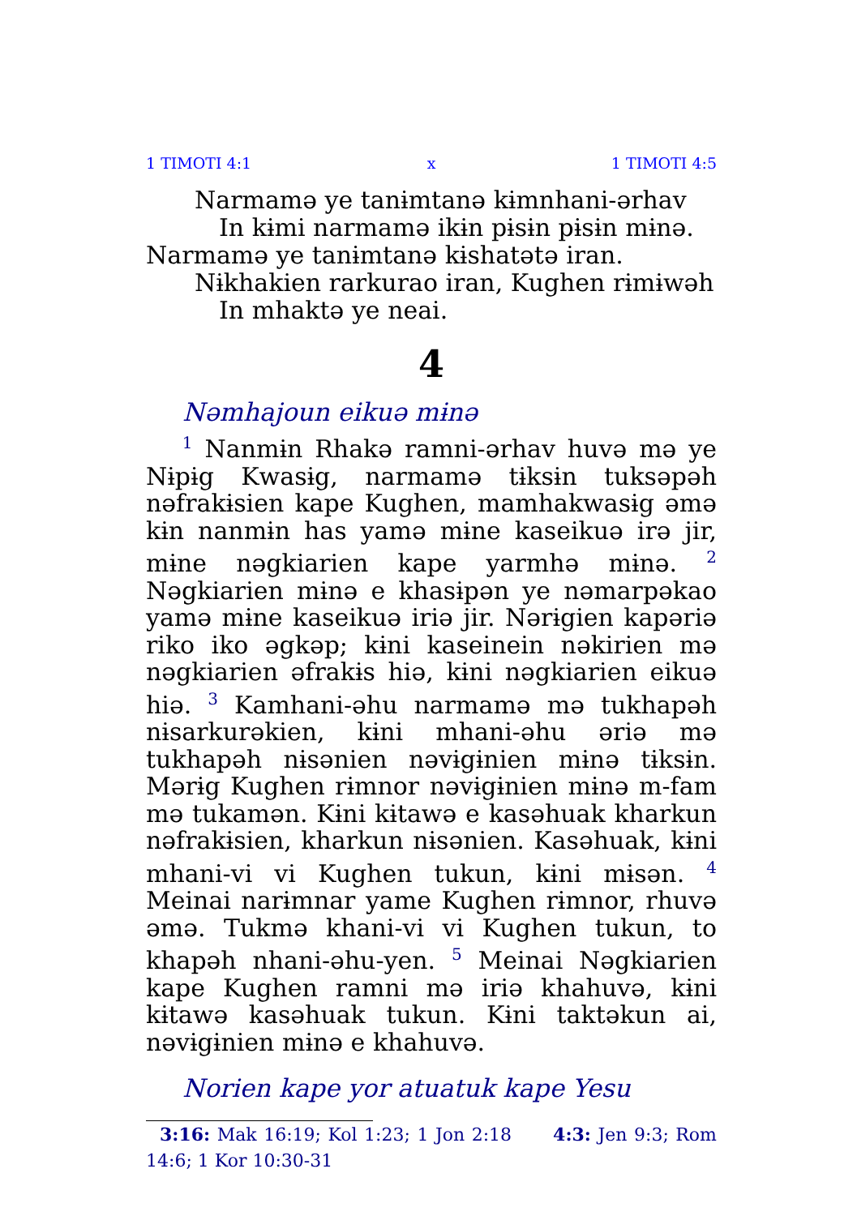1 TIMOTI 4:1 x 1 TIMOTI 4:5
Narmamə ye tanɨmtanə kɨmnhani-ərhav In kɨmi narmamə ikɨn pɨsɨn pɨsɨn mɨnə.
Narmamə ye tanɨmtanə kɨshatətə iran.
Nɨkhakien rarkurao iran, Kughen rɨmɨwəh In mhaktə ye neai.
4
Nəmhajoun eikuə mɨnə
<sup>1</sup> Nanmɨn Rhakə ramni-ərhav huvə mə ye Nɨpɨg Kwasɨg, narmamə tɨksɨn tuksəpəh nəfrakɨsien kape Kughen, mamhakwasɨg əmə kɨn nanmɨn has yamə mɨne kaseikuə irə jir, mɨne nəgkiarien kape yarmhə mɨnə. <sup>2</sup> Nəgkiarien mɨnə e khasɨpən ye nəmarpəkao yamə mɨne kaseikuə iriə jir. Nərɨgien kapəriə riko iko əgkəp; kɨni kaseinein nəkirien mə nəgkiarien əfrakɨs hiə, kɨni nəgkiarien eikuə hiə. <sup>3</sup> Kamhani-əhu narmamə mə tukhapəh nɨsarkurəkien, kɨni mhani-əhu əriə mə tukhapəh nɨsənien nəvɨgɨnien mɨnə tɨksɨn. Mərɨg Kughen rɨmnor nəvɨgɨnien mɨnə m-fam mə tukamən. Kɨni kɨtawə e kasəhuak kharkun nəfrakɨsien, kharkun nɨsənien. Kasəhuak, kɨni mhani-vi vi Kughen tukun, kɨni mɨsən. <sup>4</sup> Meinai narɨmnar yame Kughen rɨmnor, rhuvə əmə. Tukmə khani-vi vi Kughen tukun, to khapəh nhani-əhu-yen. <sup>5</sup> Meinai Nəgkiarien kape Kughen ramni mə iriə khahuvə, kɨni kɨtawə kasəhuak tukun. Kɨni taktəkun ai, nəvɨgɨnien mɨnə e khahuvə.
Norien kape yor atuatuk kape Yesu
3:16: Mak 16:19; Kol 1:23; 1 Jon 2:18 4:3: Jen 9:3; Rom 14:6; 1 Kor 10:30-31